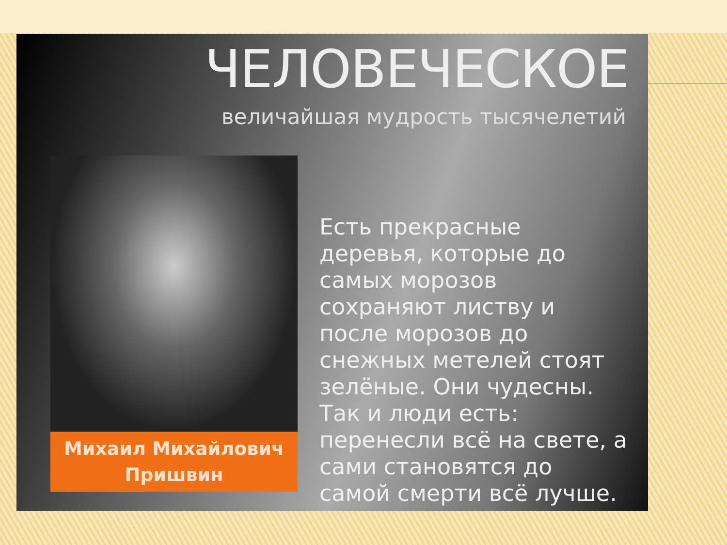ЧЕЛОВЕЧЕСКОЕ
величайшая мудрость тысячелетий
Михаил Михайлович
Пришвин
Есть прекрасные деревья, которые до самых морозов сохраняют листву и после морозов до снежных метелей стоят зелёные. Они чудесны. Так и люди есть: перенесли всё на свете, а сами становятся до самой смерти всё лучше.